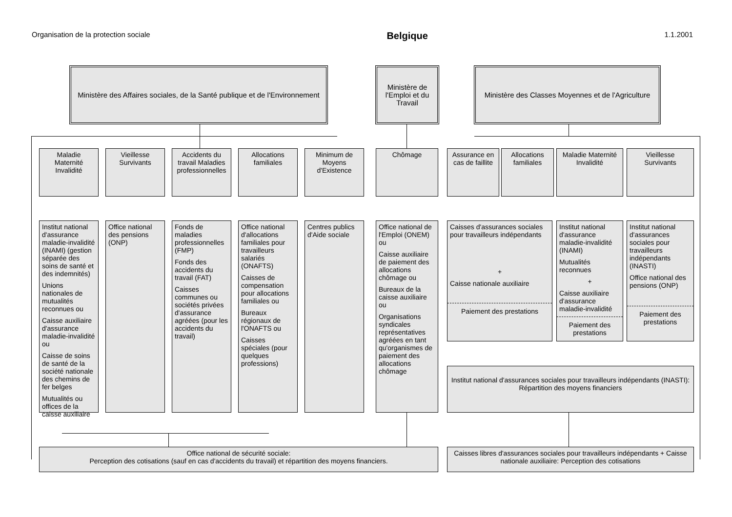Organisation de la protection sociale Belgique 1.1.2001
Ministère des Affaires sociales, de la Santé publique et de l'Environnement
Ministère de l'Emploi et du Travail
Ministère des Classes Moyennes et de l'Agriculture
Maladie Maternité Invalidité
Vieillesse Survivants
Accidents du travail Maladies professionnelles
Allocations familiales
Minimum de Moyens d'Existence
Chômage
Assurance en cas de faillite
Allocations familiales
Maladie Maternité Invalidité
Vieillesse Survivants
Institut national d'assurance maladie-invalidité (INAMI) (gestion séparée des soins de santé et des indemnités)
Unions nationales de mutualités reconnues ou
Caisse auxiliaire d'assurance maladie-invalidité ou
Caisse de soins de santé de la société nationale des chemins de fer belges
Mutualités ou offices de la caisse auxiliaire
Office national des pensions (ONP)
Fonds de maladies professionnelles (FMP)
Fonds des accidents du travail (FAT)
Caisses communes ou sociétés privées d'assurance agréées (pour les accidents du travail)
Office national d'allocations familiales pour travailleurs salariés (ONAFTS)
Caisses de compensation pour allocations familiales ou
Bureaux régionaux de l'ONAFTS ou
Caisses spéciales (pour quelques professions)
Centres publics d'Aide sociale
Office national de l'Emploi (ONEM) ou
Caisse auxiliaire de paiement des allocations chômage ou
Bureaux de la caisse auxiliaire ou
Organisations syndicales représentatives agréées en tant qu'organismes de paiement des allocations chômage
Caisses d'assurances sociales pour travailleurs indépendants
+
Caisse nationale auxiliaire
Paiement des prestations
Institut national d'assurance maladie-invalidité (INAMI)
Mutualités reconnues
+
Caisse auxiliaire d'assurance maladie-invalidité
Paiement des prestations
Institut national d'assurances sociales pour travailleurs indépendants (INASTI)
Office national des pensions (ONP)
Paiement des prestations
Institut national d'assurances sociales pour travailleurs indépendants (INASTI): Répartition des moyens financiers
Office national de sécurité sociale:
Perception des cotisations (sauf en cas d'accidents du travail) et répartition des moyens financiers.
Caisses libres d'assurances sociales pour travailleurs indépendants + Caisse nationale auxiliaire: Perception des cotisations